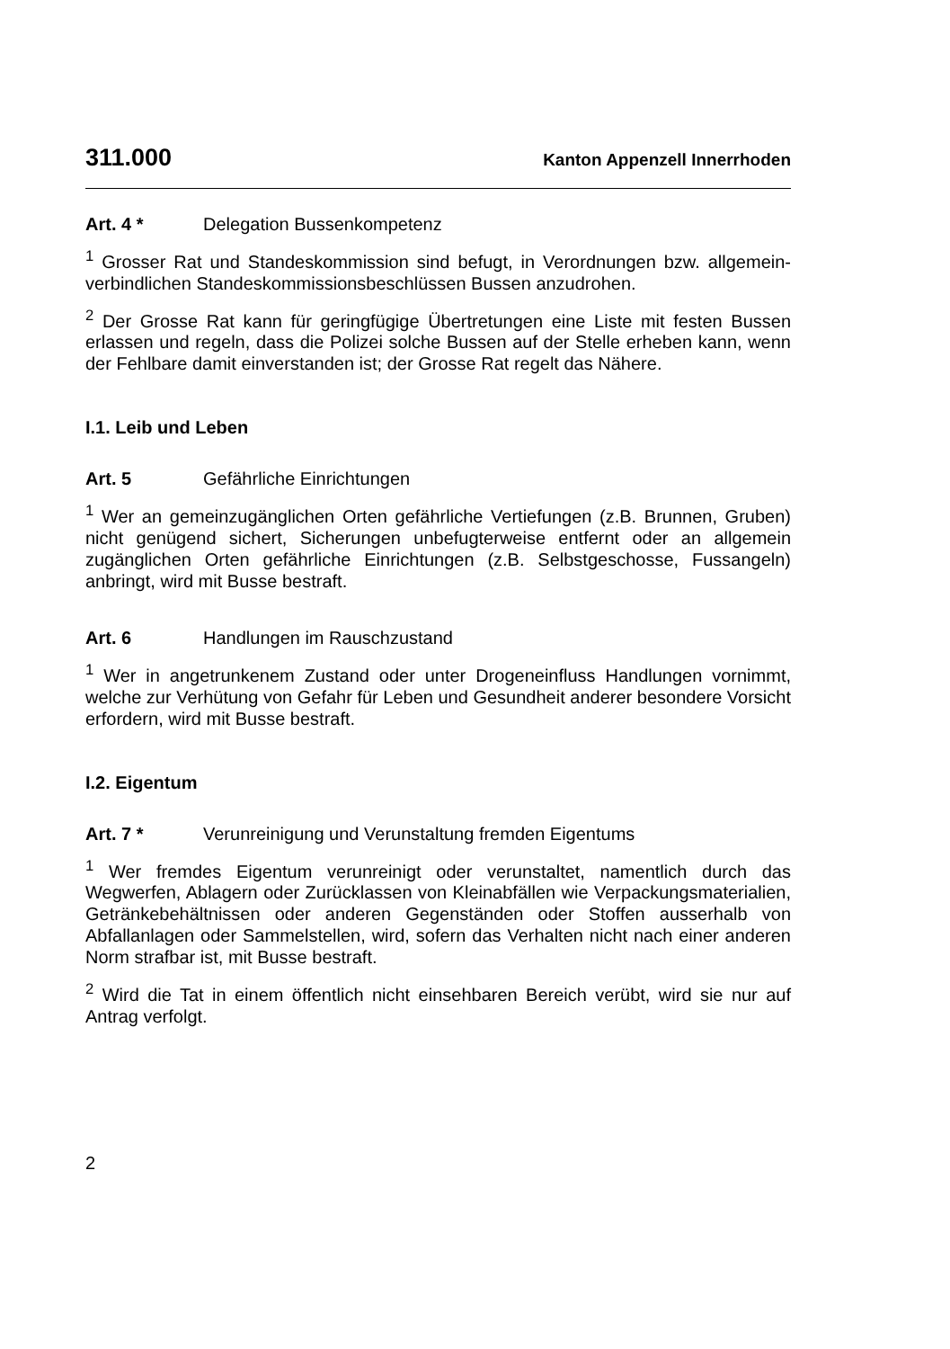311.000 Kanton Appenzell Innerrhoden
Art. 4 * Delegation Bussenkompetenz
<sup>1</sup> Grosser Rat und Standeskommission sind befugt, in Verordnungen bzw. allgemein-verbindlichen Standeskommissionsbeschlüssen Bussen anzudrohen.
<sup>2</sup> Der Grosse Rat kann für geringfügige Übertretungen eine Liste mit festen Bussen erlassen und regeln, dass die Polizei solche Bussen auf der Stelle erheben kann, wenn der Fehlbare damit einverstanden ist; der Grosse Rat regelt das Nähere.
I.1. Leib und Leben
Art. 5 Gefährliche Einrichtungen
<sup>1</sup> Wer an gemeinzugänglichen Orten gefährliche Vertiefungen (z.B. Brunnen, Gruben) nicht genügend sichert, Sicherungen unbefugterweise entfernt oder an allgemein zugänglichen Orten gefährliche Einrichtungen (z.B. Selbstgeschosse, Fussangeln) anbringt, wird mit Busse bestraft.
Art. 6 Handlungen im Rauschzustand
<sup>1</sup> Wer in angetrunkenem Zustand oder unter Drogeneinfluss Handlungen vornimmt, welche zur Verhütung von Gefahr für Leben und Gesundheit anderer besondere Vorsicht erfordern, wird mit Busse bestraft.
I.2. Eigentum
Art. 7 * Verunreinigung und Verunstaltung fremden Eigentums
<sup>1</sup> Wer fremdes Eigentum verunreinigt oder verunstaltet, namentlich durch das Wegwerfen, Ablagern oder Zurücklassen von Kleinabfällen wie Verpackungsmaterialien, Getränkebehältnissen oder anderen Gegenständen oder Stoffen ausserhalb von Abfallanlagen oder Sammelstellen, wird, sofern das Verhalten nicht nach einer anderen Norm strafbar ist, mit Busse bestraft.
<sup>2</sup> Wird die Tat in einem öffentlich nicht einsehbaren Bereich verübt, wird sie nur auf Antrag verfolgt.
2